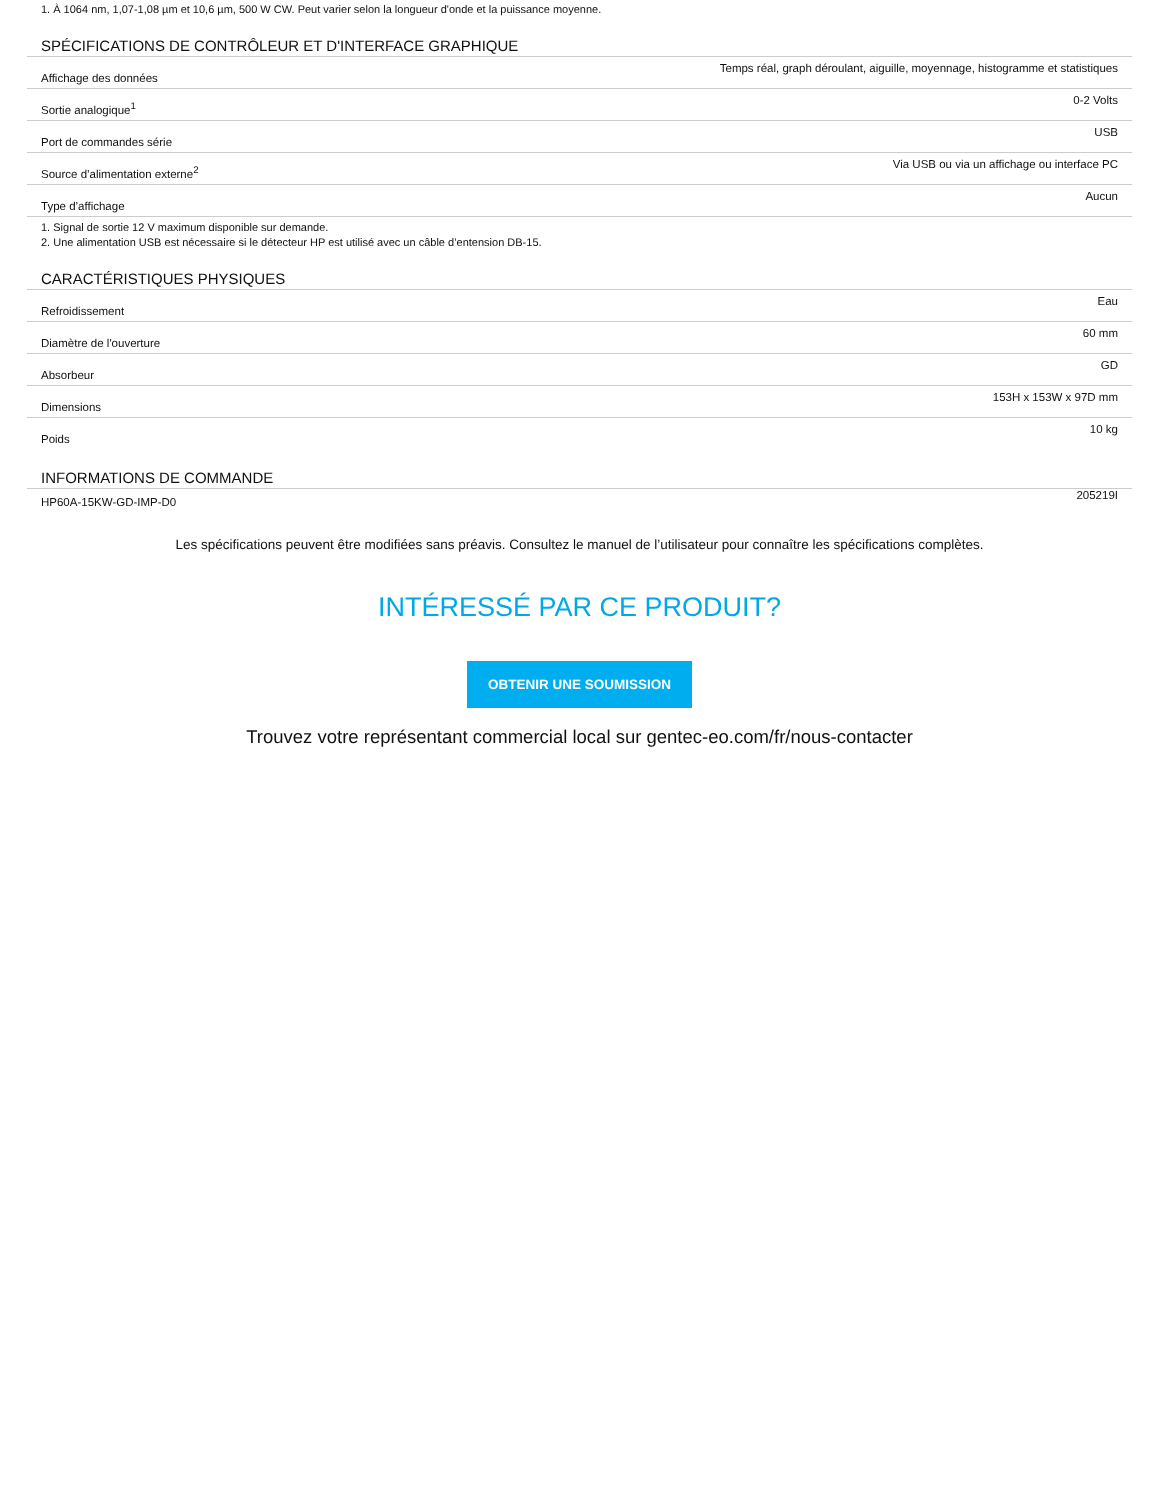1. À 1064 nm, 1,07-1,08 µm et 10,6 µm, 500 W CW. Peut varier selon la longueur d'onde et la puissance moyenne.
SPÉCIFICATIONS DE CONTRÔLEUR ET D'INTERFACE GRAPHIQUE
| Affichage des données | Temps réal, graph déroulant, aiguille, moyennage, histogramme et statistiques |
| Sortie analogique<sup>1</sup> | 0-2 Volts |
| Port de commandes série | USB |
| Source d’alimentation externe<sup>2</sup> | Via USB ou via un affichage ou interface PC |
| Type d’affichage | Aucun |
1. Signal de sortie 12 V maximum disponible sur demande.
2. Une alimentation USB est nécessaire si le détecteur HP est utilisé avec un câble d’entension DB-15.
CARACTÉRISTIQUES PHYSIQUES
| Refroidissement | Eau |
| Diamètre de l'ouverture | 60 mm |
| Absorbeur | GD |
| Dimensions | 153H x 153W x 97D mm |
| Poids | 10 kg |
INFORMATIONS DE COMMANDE
| HP60A-15KW-GD-IMP-D0 | 205219I |
Les spécifications peuvent être modifiées sans préavis. Consultez le manuel de l’utilisateur pour connaître les spécifications complètes.
INTÉRESSÉ PAR CE PRODUIT?
OBTENIR UNE SOUMISSION
Trouvez votre représentant commercial local sur gentec-eo.com/fr/nous-contacter